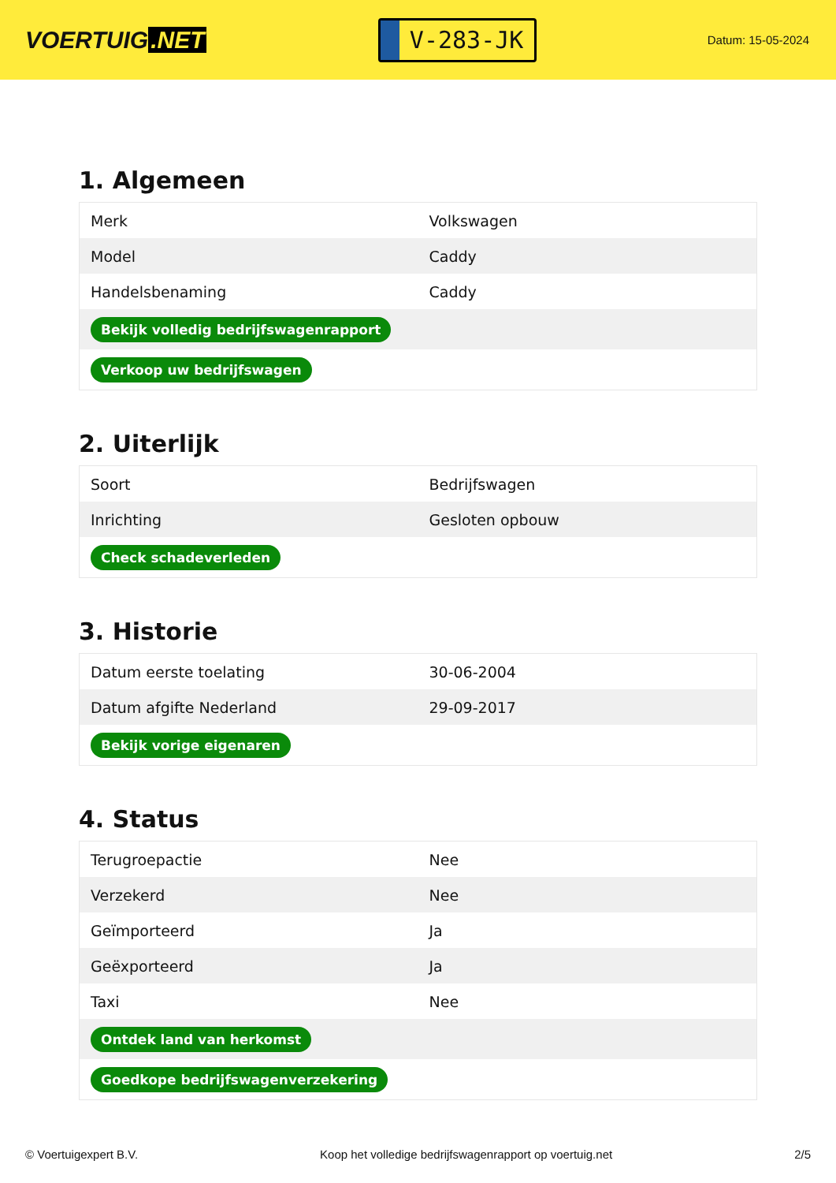VOERTUIG.NET
V-283-JK
Datum: 15-05-2024
1. Algemeen
| Merk | Volkswagen |
| Model | Caddy |
| Handelsbenaming | Caddy |
| Bekijk volledig bedrijfswagenrapport | |
| Verkoop uw bedrijfswagen | |
2. Uiterlijk
| Soort | Bedrijfswagen |
| Inrichting | Gesloten opbouw |
| Check schadeverleden | |
3. Historie
| Datum eerste toelating | 30-06-2004 |
| Datum afgifte Nederland | 29-09-2017 |
| Bekijk vorige eigenaren | |
4. Status
| Terugroepactie | Nee |
| Verzekerd | Nee |
| Geïmporteerd | Ja |
| Geëxporteerd | Ja |
| Taxi | Nee |
| Ontdek land van herkomst | |
| Goedkope bedrijfswagenverzekering | |
© Voertuigexpert B.V. Koop het volledige bedrijfswagenrapport op voertuig.net 2/5